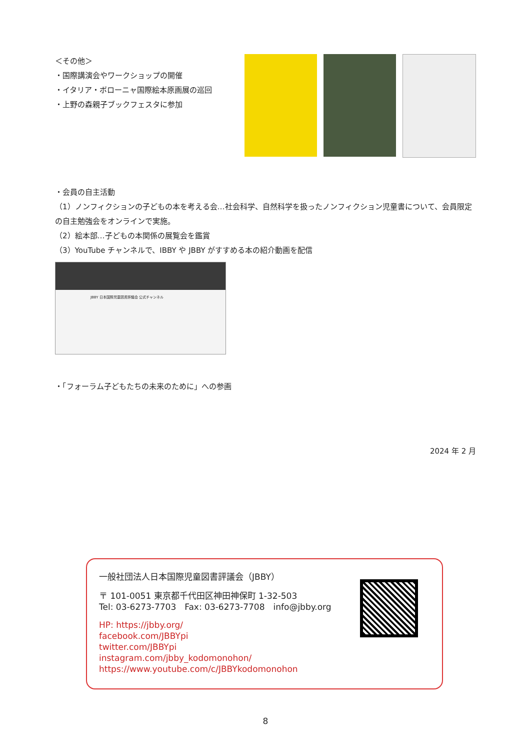＜その他＞
・国際講演会やワークショップの開催
・イタリア・ボローニャ国際絵本原画展の巡回
・上野の森親子ブックフェスタに参加
・会員の自主活動
（1）ノンフィクションの子どもの本を考える会…社会科学、自然科学を扱ったノンフィクション児童書について、会員限定の自主勉強会をオンラインで実施。
（2）絵本部…子どもの本関係の展覧会を鑑賞
（3）YouTube チャンネルで、IBBY や JBBY がすすめる本の紹介動画を配信
JBBY 日本国際児童図書評議会 公式チャンネル
・「フォーラム子どもたちの未来のために」への参画
2024 年 2 月
一般社団法人日本国際児童図書評議会（JBBY）
〒 101-0051 東京都千代田区神田神保町 1-32-503
Tel: 03-6273-7703　Fax: 03-6273-7708　info@jbby.org
HP: https://jbby.org/
facebook.com/JBBYpi
twitter.com/JBBYpi
instagram.com/jbby_kodomonohon/
https://www.youtube.com/c/JBBYkodomonohon
8